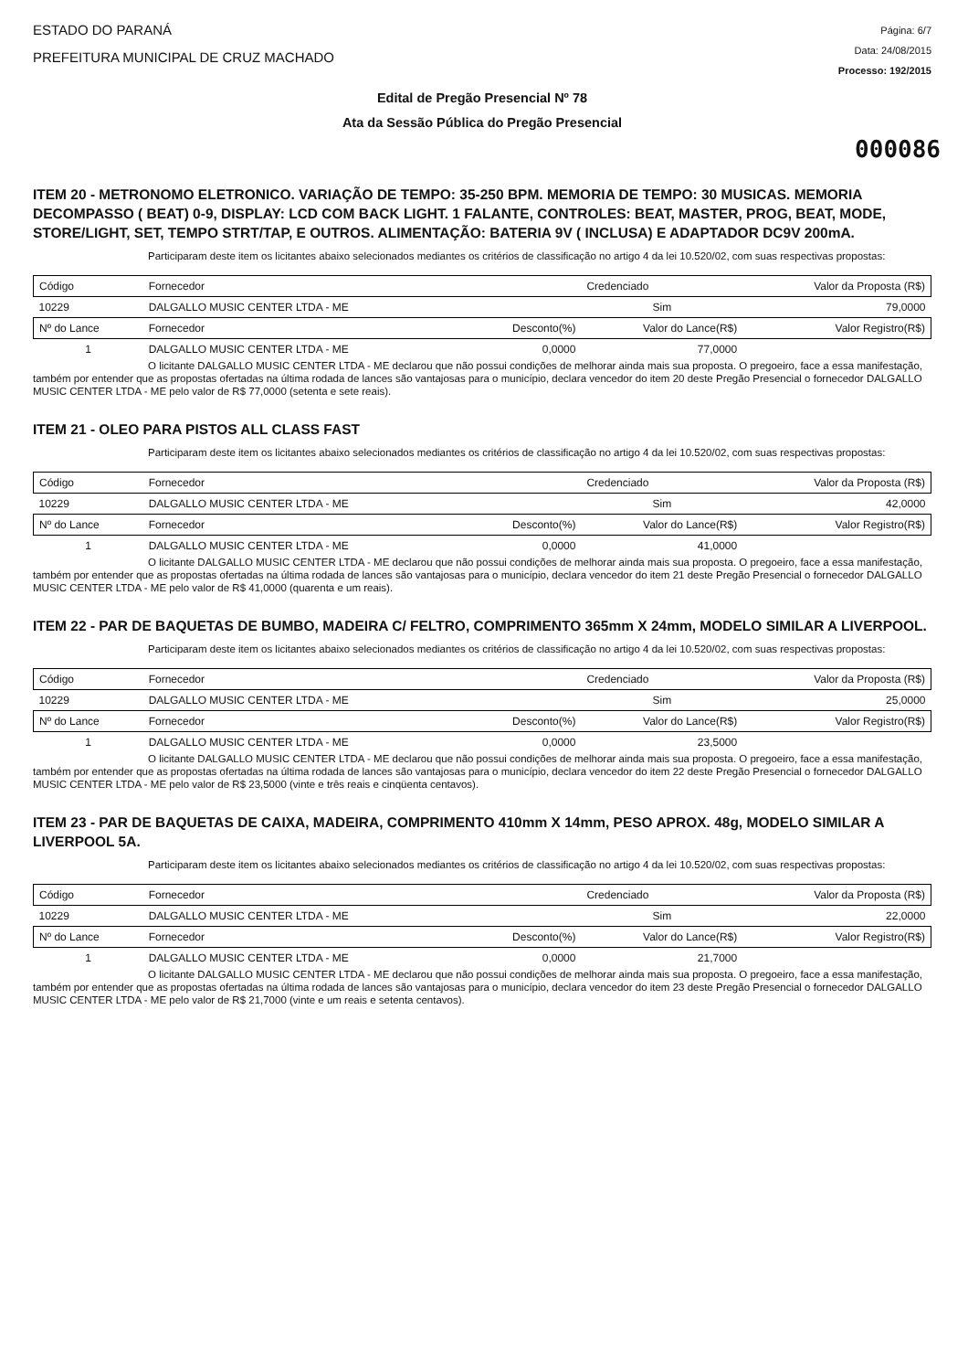ESTADO DO PARANÁ
PREFEITURA MUNICIPAL DE CRUZ MACHADO
Página: 6/7
Data: 24/08/2015
Processo: 192/2015
Edital de Pregão Presencial Nº 78
Ata da Sessão Pública do Pregão Presencial
000086
ITEM 20 - METRONOMO ELETRONICO. VARIAÇÃO DE TEMPO: 35-250 BPM. MEMORIA DE TEMPO: 30 MUSICAS. MEMORIA DECOMPASSO ( BEAT) 0-9, DISPLAY: LCD COM BACK LIGHT. 1 FALANTE, CONTROLES: BEAT, MASTER, PROG, BEAT, MODE, STORE/LIGHT, SET, TEMPO STRT/TAP, E OUTROS. ALIMENTAÇÃO: BATERIA 9V ( INCLUSA) E ADAPTADOR DC9V 200mA.
Participaram deste item os licitantes abaixo selecionados mediantes os critérios de classificação no artigo 4 da lei 10.520/02, com suas respectivas propostas:
| Código | Fornecedor | | Credenciado | Valor da Proposta (R$) | |
| --- | --- | --- | --- | --- | --- |
| 10229 | DALGALLO MUSIC CENTER LTDA - ME | | Sim | 79,0000 | |
| Nº do Lance | Fornecedor | Desconto(%) | Valor do Lance(R$) | | Valor Registro(R$) |
| 1 | DALGALLO MUSIC CENTER LTDA - ME | 0,0000 | 77,0000 | | |
O licitante DALGALLO MUSIC CENTER LTDA - ME declarou que não possui condições de melhorar ainda mais sua proposta. O pregoeiro, face a essa manifestação, também por entender que as propostas ofertadas na última rodada de lances são vantajosas para o município, declara vencedor do item 20 deste Pregão Presencial o fornecedor DALGALLO MUSIC CENTER LTDA - ME pelo valor de R$ 77,0000 (setenta e sete reais).
ITEM 21 - OLEO PARA PISTOS ALL CLASS FAST
Participaram deste item os licitantes abaixo selecionados mediantes os critérios de classificação no artigo 4 da lei 10.520/02, com suas respectivas propostas:
| Código | Fornecedor | | Credenciado | Valor da Proposta (R$) | |
| --- | --- | --- | --- | --- | --- |
| 10229 | DALGALLO MUSIC CENTER LTDA - ME | | Sim | 42,0000 | |
| Nº do Lance | Fornecedor | Desconto(%) | Valor do Lance(R$) | | Valor Registro(R$) |
| 1 | DALGALLO MUSIC CENTER LTDA - ME | 0,0000 | 41,0000 | | |
O licitante DALGALLO MUSIC CENTER LTDA - ME declarou que não possui condições de melhorar ainda mais sua proposta. O pregoeiro, face a essa manifestação, também por entender que as propostas ofertadas na última rodada de lances são vantajosas para o município, declara vencedor do item 21 deste Pregão Presencial o fornecedor DALGALLO MUSIC CENTER LTDA - ME pelo valor de R$ 41,0000 (quarenta e um reais).
ITEM 22 - PAR DE BAQUETAS DE BUMBO, MADEIRA C/ FELTRO, COMPRIMENTO 365mm X 24mm, MODELO SIMILAR A LIVERPOOL.
Participaram deste item os licitantes abaixo selecionados mediantes os critérios de classificação no artigo 4 da lei 10.520/02, com suas respectivas propostas:
| Código | Fornecedor | | Credenciado | Valor da Proposta (R$) | |
| --- | --- | --- | --- | --- | --- |
| 10229 | DALGALLO MUSIC CENTER LTDA - ME | | Sim | 25,0000 | |
| Nº do Lance | Fornecedor | Desconto(%) | Valor do Lance(R$) | | Valor Registro(R$) |
| 1 | DALGALLO MUSIC CENTER LTDA - ME | 0,0000 | 23,5000 | | |
O licitante DALGALLO MUSIC CENTER LTDA - ME declarou que não possui condições de melhorar ainda mais sua proposta. O pregoeiro, face a essa manifestação, também por entender que as propostas ofertadas na última rodada de lances são vantajosas para o município, declara vencedor do item 22 deste Pregão Presencial o fornecedor DALGALLO MUSIC CENTER LTDA - ME pelo valor de R$ 23,5000 (vinte e três reais e cinqüenta centavos).
ITEM 23 - PAR DE BAQUETAS DE CAIXA, MADEIRA, COMPRIMENTO 410mm X 14mm, PESO APROX. 48g, MODELO SIMILAR A LIVERPOOL 5A.
Participaram deste item os licitantes abaixo selecionados mediantes os critérios de classificação no artigo 4 da lei 10.520/02, com suas respectivas propostas:
| Código | Fornecedor | | Credenciado | Valor da Proposta (R$) | |
| --- | --- | --- | --- | --- | --- |
| 10229 | DALGALLO MUSIC CENTER LTDA - ME | | Sim | 22,0000 | |
| Nº do Lance | Fornecedor | Desconto(%) | Valor do Lance(R$) | | Valor Registro(R$) |
| 1 | DALGALLO MUSIC CENTER LTDA - ME | 0,0000 | 21,7000 | | |
O licitante DALGALLO MUSIC CENTER LTDA - ME declarou que não possui condições de melhorar ainda mais sua proposta. O pregoeiro, face a essa manifestação, também por entender que as propostas ofertadas na última rodada de lances são vantajosas para o município, declara vencedor do item 23 deste Pregão Presencial o fornecedor DALGALLO MUSIC CENTER LTDA - ME pelo valor de R$ 21,7000 (vinte e um reais e setenta centavos).